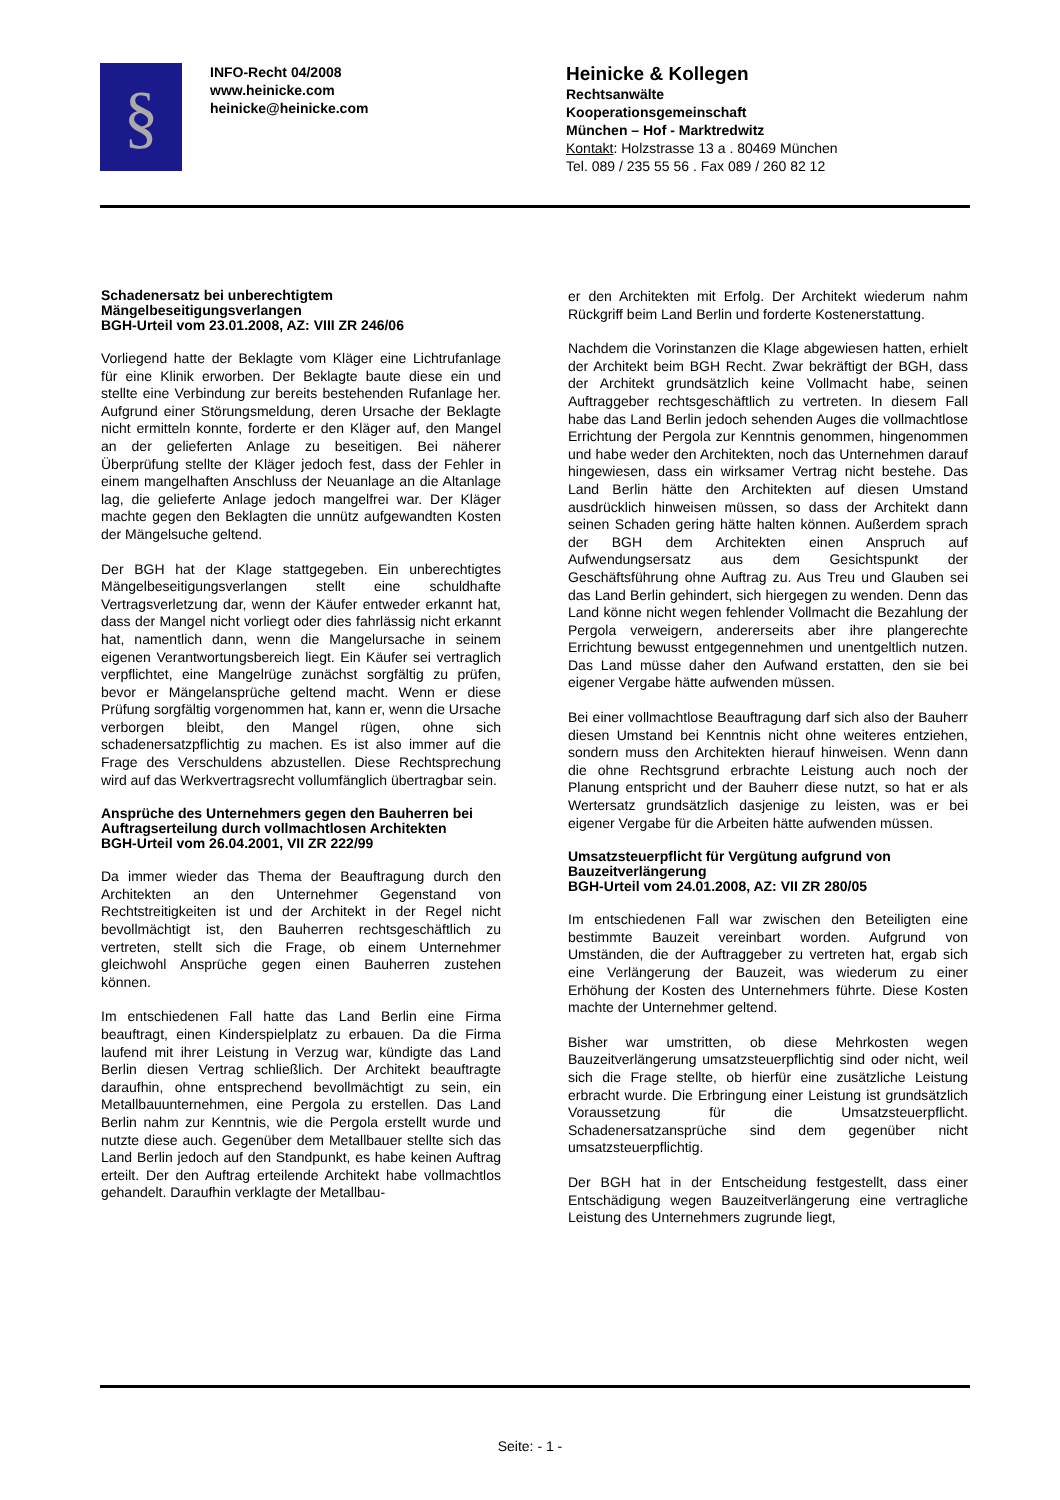§
INFO-Recht 04/2008
www.heinicke.com
heinicke@heinicke.com
Heinicke & Kollegen
Rechtsanwälte
Kooperationsgemeinschaft
München – Hof - Marktredwitz
Kontakt: Holzstrasse 13 a . 80469 München
Tel. 089 / 235 55 56 . Fax 089 / 260 82 12
Schadenersatz bei unberechtigtem Mängelbeseitigungsverlangen
BGH-Urteil vom 23.01.2008, AZ: VIII ZR 246/06
Vorliegend hatte der Beklagte vom Kläger eine Lichtrufanlage für eine Klinik erworben. Der Beklagte baute diese ein und stellte eine Verbindung zur bereits bestehenden Rufanlage her. Aufgrund einer Störungsmeldung, deren Ursache der Beklagte nicht ermitteln konnte, forderte er den Kläger auf, den Mangel an der gelieferten Anlage zu beseitigen. Bei näherer Überprüfung stellte der Kläger jedoch fest, dass der Fehler in einem mangelhaften Anschluss der Neuanlage an die Altanlage lag, die gelieferte Anlage jedoch mangelfrei war. Der Kläger machte gegen den Beklagten die unnütz aufgewandten Kosten der Mängelsuche geltend.
Der BGH hat der Klage stattgegeben. Ein unberechtigtes Mängelbeseitigungsverlangen stellt eine schuldhafte Vertragsverletzung dar, wenn der Käufer entweder erkannt hat, dass der Mangel nicht vorliegt oder dies fahrlässig nicht erkannt hat, namentlich dann, wenn die Mangelursache in seinem eigenen Verantwortungsbereich liegt. Ein Käufer sei vertraglich verpflichtet, eine Mangelrüge zunächst sorgfältig zu prüfen, bevor er Mängelansprüche geltend macht. Wenn er diese Prüfung sorgfältig vorgenommen hat, kann er, wenn die Ursache verborgen bleibt, den Mangel rügen, ohne sich schadenersatzpflichtig zu machen. Es ist also immer auf die Frage des Verschuldens abzustellen. Diese Rechtsprechung wird auf das Werkvertragsrecht vollumfänglich übertragbar sein.
Ansprüche des Unternehmers gegen den Bauherren bei Auftragserteilung durch vollmachtlosen Architekten
BGH-Urteil vom 26.04.2001, VII ZR 222/99
Da immer wieder das Thema der Beauftragung durch den Architekten an den Unternehmer Gegenstand von Rechtstreitigkeiten ist und der Architekt in der Regel nicht bevollmächtigt ist, den Bauherren rechtsgeschäftlich zu vertreten, stellt sich die Frage, ob einem Unternehmer gleichwohl Ansprüche gegen einen Bauherren zustehen können.
Im entschiedenen Fall hatte das Land Berlin eine Firma beauftragt, einen Kinderspielplatz zu erbauen. Da die Firma laufend mit ihrer Leistung in Verzug war, kündigte das Land Berlin diesen Vertrag schließlich. Der Architekt beauftragte daraufhin, ohne entsprechend bevollmächtigt zu sein, ein Metallbauunternehmen, eine Pergola zu erstellen. Das Land Berlin nahm zur Kenntnis, wie die Pergola erstellt wurde und nutzte diese auch. Gegenüber dem Metallbauer stellte sich das Land Berlin jedoch auf den Standpunkt, es habe keinen Auftrag erteilt. Der den Auftrag erteilende Architekt habe vollmachtlos gehandelt. Daraufhin verklagte der Metallbau-
er den Architekten mit Erfolg. Der Architekt wiederum nahm Rückgriff beim Land Berlin und forderte Kostenerstattung.
Nachdem die Vorinstanzen die Klage abgewiesen hatten, erhielt der Architekt beim BGH Recht. Zwar bekräftigt der BGH, dass der Architekt grundsätzlich keine Vollmacht habe, seinen Auftraggeber rechtsgeschäftlich zu vertreten. In diesem Fall habe das Land Berlin jedoch sehenden Auges die vollmachtlose Errichtung der Pergola zur Kenntnis genommen, hingenommen und habe weder den Architekten, noch das Unternehmen darauf hingewiesen, dass ein wirksamer Vertrag nicht bestehe. Das Land Berlin hätte den Architekten auf diesen Umstand ausdrücklich hinweisen müssen, so dass der Architekt dann seinen Schaden gering hätte halten können. Außerdem sprach der BGH dem Architekten einen Anspruch auf Aufwendungsersatz aus dem Gesichtspunkt der Geschäftsführung ohne Auftrag zu. Aus Treu und Glauben sei das Land Berlin gehindert, sich hiergegen zu wenden. Denn das Land könne nicht wegen fehlender Vollmacht die Bezahlung der Pergola verweigern, andererseits aber ihre plangerechte Errichtung bewusst entgegennehmen und unentgeltlich nutzen. Das Land müsse daher den Aufwand erstatten, den sie bei eigener Vergabe hätte aufwenden müssen.
Bei einer vollmachtlose Beauftragung darf sich also der Bauherr diesen Umstand bei Kenntnis nicht ohne weiteres entziehen, sondern muss den Architekten hierauf hinweisen. Wenn dann die ohne Rechtsgrund erbrachte Leistung auch noch der Planung entspricht und der Bauherr diese nutzt, so hat er als Wertersatz grundsätzlich dasjenige zu leisten, was er bei eigener Vergabe für die Arbeiten hätte aufwenden müssen.
Umsatzsteuerpflicht für Vergütung aufgrund von Bauzeitverlängerung
BGH-Urteil vom 24.01.2008, AZ: VII ZR 280/05
Im entschiedenen Fall war zwischen den Beteiligten eine bestimmte Bauzeit vereinbart worden. Aufgrund von Umständen, die der Auftraggeber zu vertreten hat, ergab sich eine Verlängerung der Bauzeit, was wiederum zu einer Erhöhung der Kosten des Unternehmers führte. Diese Kosten machte der Unternehmer geltend.
Bisher war umstritten, ob diese Mehrkosten wegen Bauzeitverlängerung umsatzsteuerpflichtig sind oder nicht, weil sich die Frage stellte, ob hierfür eine zusätzliche Leistung erbracht wurde. Die Erbringung einer Leistung ist grundsätzlich Voraussetzung für die Umsatzsteuerpflicht. Schadenersatzansprüche sind dem gegenüber nicht umsatzsteuerpflichtig.
Der BGH hat in der Entscheidung festgestellt, dass einer Entschädigung wegen Bauzeitverlängerung eine vertragliche Leistung des Unternehmers zugrunde liegt,
Seite: - 1 -